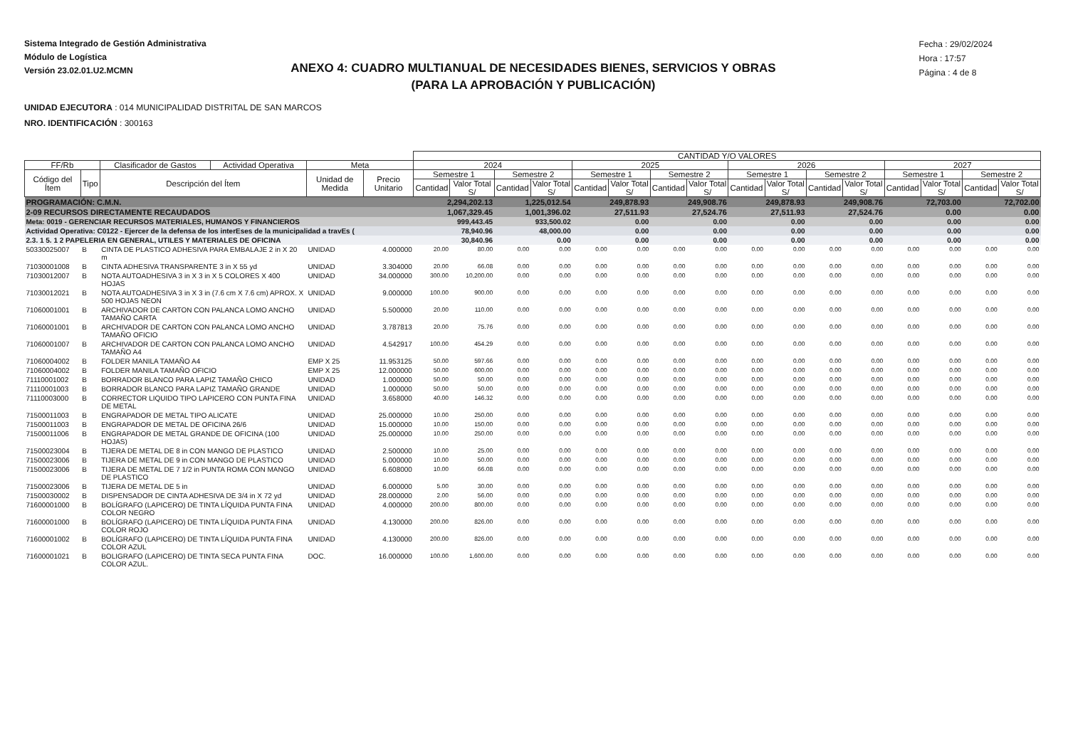Sistema Integrado de Gestión Administrativa
Módulo de Logística
Versión 23.02.01.U2.MCMN
Fecha : 29/02/2024
Hora : 17:57
Página : 4 de 8
ANEXO 4: CUADRO MULTIANUAL DE NECESIDADES BIENES, SERVICIOS Y OBRAS
(PARA LA APROBACIÓN Y PUBLICACIÓN)
UNIDAD EJECUTORA : 014 MUNICIPALIDAD DISTRITAL DE SAN MARCOS
NRO. IDENTIFICACIÓN : 300163
| | | | | | | CANTIDAD Y/O VALORES | | | | | | | | | | | | | | | |
| --- | --- | --- | --- | --- | --- | --- | --- | --- | --- | --- | --- | --- | --- | --- | --- | --- | --- | --- | --- | --- | --- |
| FF/Rb | | Clasificador de Gastos | Actividad Operativa | Meta | | 2024 | | | | 2025 | | | | 2026 | | | | 2027 | | | |
| Código del Ítem | Tipo | Descripción del Ítem | | Unidad de Medida | Precio Unitario | Semestre 1 | | Semestre 2 | | Semestre 1 | | Semestre 2 | | Semestre 1 | | Semestre 2 | | Semestre 1 | | Semestre 2 | |
| | | | | | | Cantidad | Valor Total S/ | Cantidad | Valor Total S/ | Cantidad | Valor Total S/ | Cantidad | Valor Total S/ | Cantidad | Valor Total S/ | Cantidad | Valor Total S/ | Cantidad | Valor Total S/ | Cantidad | Valor Total S/ |
| PROGRAMACIÓN: C.M.N. | | | | | | 2,294,202.13 | | 1,225,012.54 | | 249,878.93 | | 249,908.76 | | 249,878.93 | | 249,908.76 | | 72,703.00 | | 72,702.00 | |
| 2-09 RECURSOS DIRECTAMENTE RECAUDADOS | | | | | | 1,067,329.45 | | 1,001,396.02 | | 27,511.93 | | 27,524.76 | | 27,511.93 | | 27,524.76 | | 0.00 | | 0.00 | |
| Meta: 0019 - GERENCIAR RECURSOS MATERIALES, HUMANOS Y FINANCIEROS | | | | | | 999,443.45 | | 933,500.02 | | 0.00 | | 0.00 | | 0.00 | | 0.00 | | 0.00 | | 0.00 | |
| Actividad Operativa: C0122 - Ejercer de la defensa de los interEses de la municipalidad a travEs ( | | | | | | 78,940.96 | | 48,000.00 | | 0.00 | | 0.00 | | 0.00 | | 0.00 | | 0.00 | | 0.00 | |
| 2.3. 1 5. 1 2 PAPELERIA EN GENERAL, UTILES Y MATERIALES DE OFICINA | | | | | | 30,840.96 | | 0.00 | | 0.00 | | 0.00 | | 0.00 | | 0.00 | | 0.00 | | 0.00 | |
| 50330025007 | B | CINTA DE PLASTICO ADHESIVA PARA EMBALAJE 2 in X 20 m | | UNIDAD | 4.000000 | 20.00 | 80.00 | 0.00 | 0.00 | 0.00 | 0.00 | 0.00 | 0.00 | 0.00 | 0.00 | 0.00 | 0.00 | 0.00 | 0.00 | 0.00 | 0.00 |
| 71030001008 | B | CINTA ADHESIVA TRANSPARENTE 3 in X 55 yd | | UNIDAD | 3.304000 | 20.00 | 66.08 | 0.00 | 0.00 | 0.00 | 0.00 | 0.00 | 0.00 | 0.00 | 0.00 | 0.00 | 0.00 | 0.00 | 0.00 | 0.00 | 0.00 |
| 71030012007 | B | NOTA AUTOADHESIVA 3 in X 3 in X 5 COLORES X 400 HOJAS | | UNIDAD | 34.000000 | 300.00 | 10,200.00 | 0.00 | 0.00 | 0.00 | 0.00 | 0.00 | 0.00 | 0.00 | 0.00 | 0.00 | 0.00 | 0.00 | 0.00 | 0.00 | 0.00 |
| 71030012021 | B | NOTA AUTOADHESIVA 3 in X 3 in (7.6 cm X 7.6 cm) APROX. X 500 HOJAS NEON | | UNIDAD | 9.000000 | 100.00 | 900.00 | 0.00 | 0.00 | 0.00 | 0.00 | 0.00 | 0.00 | 0.00 | 0.00 | 0.00 | 0.00 | 0.00 | 0.00 | 0.00 | 0.00 |
| 71060001001 | B | ARCHIVADOR DE CARTON CON PALANCA LOMO ANCHO TAMAÑO CARTA | | UNIDAD | 5.500000 | 20.00 | 110.00 | 0.00 | 0.00 | 0.00 | 0.00 | 0.00 | 0.00 | 0.00 | 0.00 | 0.00 | 0.00 | 0.00 | 0.00 | 0.00 | 0.00 |
| 71060001001 | B | ARCHIVADOR DE CARTON CON PALANCA LOMO ANCHO TAMAÑO OFICIO | | UNIDAD | 3.787813 | 20.00 | 75.76 | 0.00 | 0.00 | 0.00 | 0.00 | 0.00 | 0.00 | 0.00 | 0.00 | 0.00 | 0.00 | 0.00 | 0.00 | 0.00 | 0.00 |
| 71060001007 | B | ARCHIVADOR DE CARTON CON PALANCA LOMO ANCHO TAMAÑO A4 | | UNIDAD | 4.542917 | 100.00 | 454.29 | 0.00 | 0.00 | 0.00 | 0.00 | 0.00 | 0.00 | 0.00 | 0.00 | 0.00 | 0.00 | 0.00 | 0.00 | 0.00 | 0.00 |
| 71060004002 | B | FOLDER MANILA TAMAÑO A4 | | EMP X 25 | 11.953125 | 50.00 | 597.66 | 0.00 | 0.00 | 0.00 | 0.00 | 0.00 | 0.00 | 0.00 | 0.00 | 0.00 | 0.00 | 0.00 | 0.00 | 0.00 | 0.00 |
| 71060004002 | B | FOLDER MANILA TAMAÑO OFICIO | | EMP X 25 | 12.000000 | 50.00 | 600.00 | 0.00 | 0.00 | 0.00 | 0.00 | 0.00 | 0.00 | 0.00 | 0.00 | 0.00 | 0.00 | 0.00 | 0.00 | 0.00 | 0.00 |
| 71110001002 | B | BORRADOR BLANCO PARA LAPIZ TAMAÑO CHICO | | UNIDAD | 1.000000 | 50.00 | 50.00 | 0.00 | 0.00 | 0.00 | 0.00 | 0.00 | 0.00 | 0.00 | 0.00 | 0.00 | 0.00 | 0.00 | 0.00 | 0.00 | 0.00 |
| 71110001003 | B | BORRADOR BLANCO PARA LAPIZ TAMAÑO GRANDE | | UNIDAD | 1.000000 | 50.00 | 50.00 | 0.00 | 0.00 | 0.00 | 0.00 | 0.00 | 0.00 | 0.00 | 0.00 | 0.00 | 0.00 | 0.00 | 0.00 | 0.00 | 0.00 |
| 71110003000 | B | CORRECTOR LIQUIDO TIPO LAPICERO CON PUNTA FINA DE METAL | | UNIDAD | 3.658000 | 40.00 | 146.32 | 0.00 | 0.00 | 0.00 | 0.00 | 0.00 | 0.00 | 0.00 | 0.00 | 0.00 | 0.00 | 0.00 | 0.00 | 0.00 | 0.00 |
| 71500011003 | B | ENGRAPADOR DE METAL TIPO ALICATE | | UNIDAD | 25.000000 | 10.00 | 250.00 | 0.00 | 0.00 | 0.00 | 0.00 | 0.00 | 0.00 | 0.00 | 0.00 | 0.00 | 0.00 | 0.00 | 0.00 | 0.00 | 0.00 |
| 71500011003 | B | ENGRAPADOR DE METAL DE OFICINA 26/6 | | UNIDAD | 15.000000 | 10.00 | 150.00 | 0.00 | 0.00 | 0.00 | 0.00 | 0.00 | 0.00 | 0.00 | 0.00 | 0.00 | 0.00 | 0.00 | 0.00 | 0.00 | 0.00 |
| 71500011006 | B | ENGRAPADOR DE METAL GRANDE DE OFICINA (100 HOJAS) | | UNIDAD | 25.000000 | 10.00 | 250.00 | 0.00 | 0.00 | 0.00 | 0.00 | 0.00 | 0.00 | 0.00 | 0.00 | 0.00 | 0.00 | 0.00 | 0.00 | 0.00 | 0.00 |
| 71500023004 | B | TIJERA DE METAL DE 8 in CON MANGO DE PLASTICO | | UNIDAD | 2.500000 | 10.00 | 25.00 | 0.00 | 0.00 | 0.00 | 0.00 | 0.00 | 0.00 | 0.00 | 0.00 | 0.00 | 0.00 | 0.00 | 0.00 | 0.00 | 0.00 |
| 71500023006 | B | TIJERA DE METAL DE 9 in CON MANGO DE PLASTICO | | UNIDAD | 5.000000 | 10.00 | 50.00 | 0.00 | 0.00 | 0.00 | 0.00 | 0.00 | 0.00 | 0.00 | 0.00 | 0.00 | 0.00 | 0.00 | 0.00 | 0.00 | 0.00 |
| 71500023006 | B | TIJERA DE METAL DE 7 1/2 in PUNTA ROMA CON MANGO DE PLASTICO | | UNIDAD | 6.608000 | 10.00 | 66.08 | 0.00 | 0.00 | 0.00 | 0.00 | 0.00 | 0.00 | 0.00 | 0.00 | 0.00 | 0.00 | 0.00 | 0.00 | 0.00 | 0.00 |
| 71500023006 | B | TIJERA DE METAL DE 5 in | | UNIDAD | 6.000000 | 5.00 | 30.00 | 0.00 | 0.00 | 0.00 | 0.00 | 0.00 | 0.00 | 0.00 | 0.00 | 0.00 | 0.00 | 0.00 | 0.00 | 0.00 | 0.00 |
| 71500030002 | B | DISPENSADOR DE CINTA ADHESIVA DE 3/4 in X 72 yd | | UNIDAD | 28.000000 | 2.00 | 56.00 | 0.00 | 0.00 | 0.00 | 0.00 | 0.00 | 0.00 | 0.00 | 0.00 | 0.00 | 0.00 | 0.00 | 0.00 | 0.00 | 0.00 |
| 71600001000 | B | BOLÍGRAFO (LAPICERO) DE TINTA LÍQUIDA PUNTA FINA COLOR NEGRO | | UNIDAD | 4.000000 | 200.00 | 800.00 | 0.00 | 0.00 | 0.00 | 0.00 | 0.00 | 0.00 | 0.00 | 0.00 | 0.00 | 0.00 | 0.00 | 0.00 | 0.00 | 0.00 |
| 71600001000 | B | BOLÍGRAFO (LAPICERO) DE TINTA LÍQUIDA PUNTA FINA COLOR ROJO | | UNIDAD | 4.130000 | 200.00 | 826.00 | 0.00 | 0.00 | 0.00 | 0.00 | 0.00 | 0.00 | 0.00 | 0.00 | 0.00 | 0.00 | 0.00 | 0.00 | 0.00 | 0.00 |
| 71600001002 | B | BOLÍGRAFO (LAPICERO) DE TINTA LÍQUIDA PUNTA FINA COLOR AZUL | | UNIDAD | 4.130000 | 200.00 | 826.00 | 0.00 | 0.00 | 0.00 | 0.00 | 0.00 | 0.00 | 0.00 | 0.00 | 0.00 | 0.00 | 0.00 | 0.00 | 0.00 | 0.00 |
| 71600001021 | B | BOLIGRAFO (LAPICERO) DE TINTA SECA PUNTA FINA COLOR AZUL. | | DOC. | 16.000000 | 100.00 | 1,600.00 | 0.00 | 0.00 | 0.00 | 0.00 | 0.00 | 0.00 | 0.00 | 0.00 | 0.00 | 0.00 | 0.00 | 0.00 | 0.00 | 0.00 |